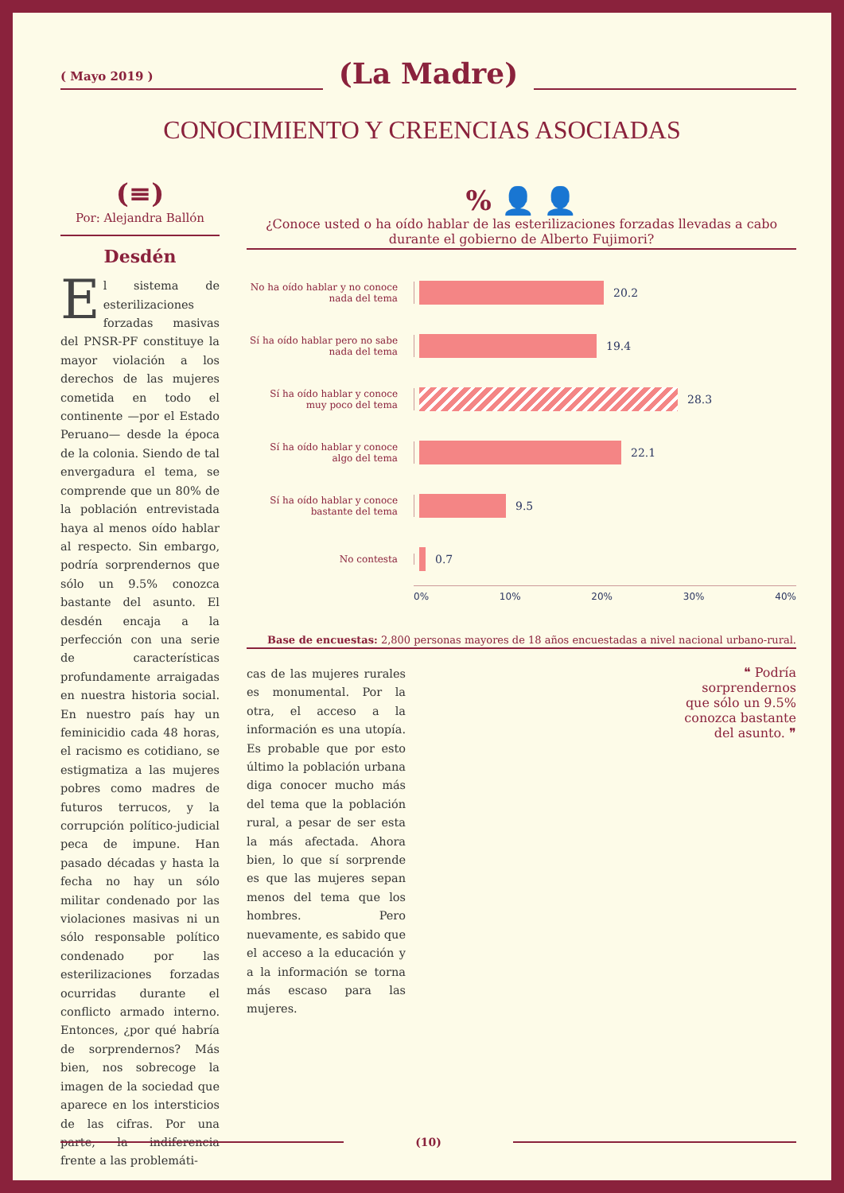( Mayo 2019 )
(La Madre)
CONOCIMIENTO Y CREENCIAS ASOCIADAS
(≡)
Por: Alejandra Ballón
Desdén
El sistema de esterilizaciones forzadas masivas del PNSR-PF constituye la mayor violación a los derechos de las mujeres cometida en todo el continente —por el Estado Peruano— desde la época de la colonia. Siendo de tal envergadura el tema, se comprende que un 80% de la población entrevistada haya al menos oído hablar al respecto. Sin embargo, podría sorprendernos que sólo un 9.5% conozca bastante del asunto. El desdén encaja a la perfección con una serie de características profundamente arraigadas en nuestra historia social. En nuestro país hay un feminicidio cada 48 horas, el racismo es cotidiano, se estigmatiza a las mujeres pobres como madres de futuros terrucos, y la corrupción político-judicial peca de impune. Han pasado décadas y hasta la fecha no hay un sólo militar condenado por las violaciones masivas ni un sólo responsable político condenado por las esterilizaciones forzadas ocurridas durante el conflicto armado interno. Entonces, ¿por qué habría de sorprendernos? Más bien, nos sobrecoge la imagen de la sociedad que aparece en los intersticios de las cifras. Por una parte, la indiferencia frente a las problemáti-
% 👤 👤
¿Conoce usted o ha oído hablar de las esterilizaciones forzadas llevadas a cabo durante el gobierno de Alberto Fujimori?
No ha oído hablar y no conoce nada del tema
20.2
Sí ha oído hablar pero no sabe nada del tema
19.4
Sí ha oído hablar y conoce muy poco del tema
28.3
Sí ha oído hablar y conoce algo del tema
22.1
Sí ha oído hablar y conoce bastante del tema
9.5
No contesta
0.7
0% 10% 20% 30% 40%
Base de encuestas: 2,800 personas mayores de 18 años encuestadas a nivel nacional urbano-rural.
cas de las mujeres rurales es monumental. Por la otra, el acceso a la información es una utopía. Es probable que por esto último la población urbana diga conocer mucho más del tema que la población rural, a pesar de ser esta la más afectada. Ahora bien, lo que sí sorprende es que las mujeres sepan menos del tema que los hombres. Pero nuevamente, es sabido que el acceso a la educación y a la información se torna más escaso para las mujeres.
❝ Podría sorprendernos que sólo un 9.5% conozca bastante del asunto. ❞
(10)